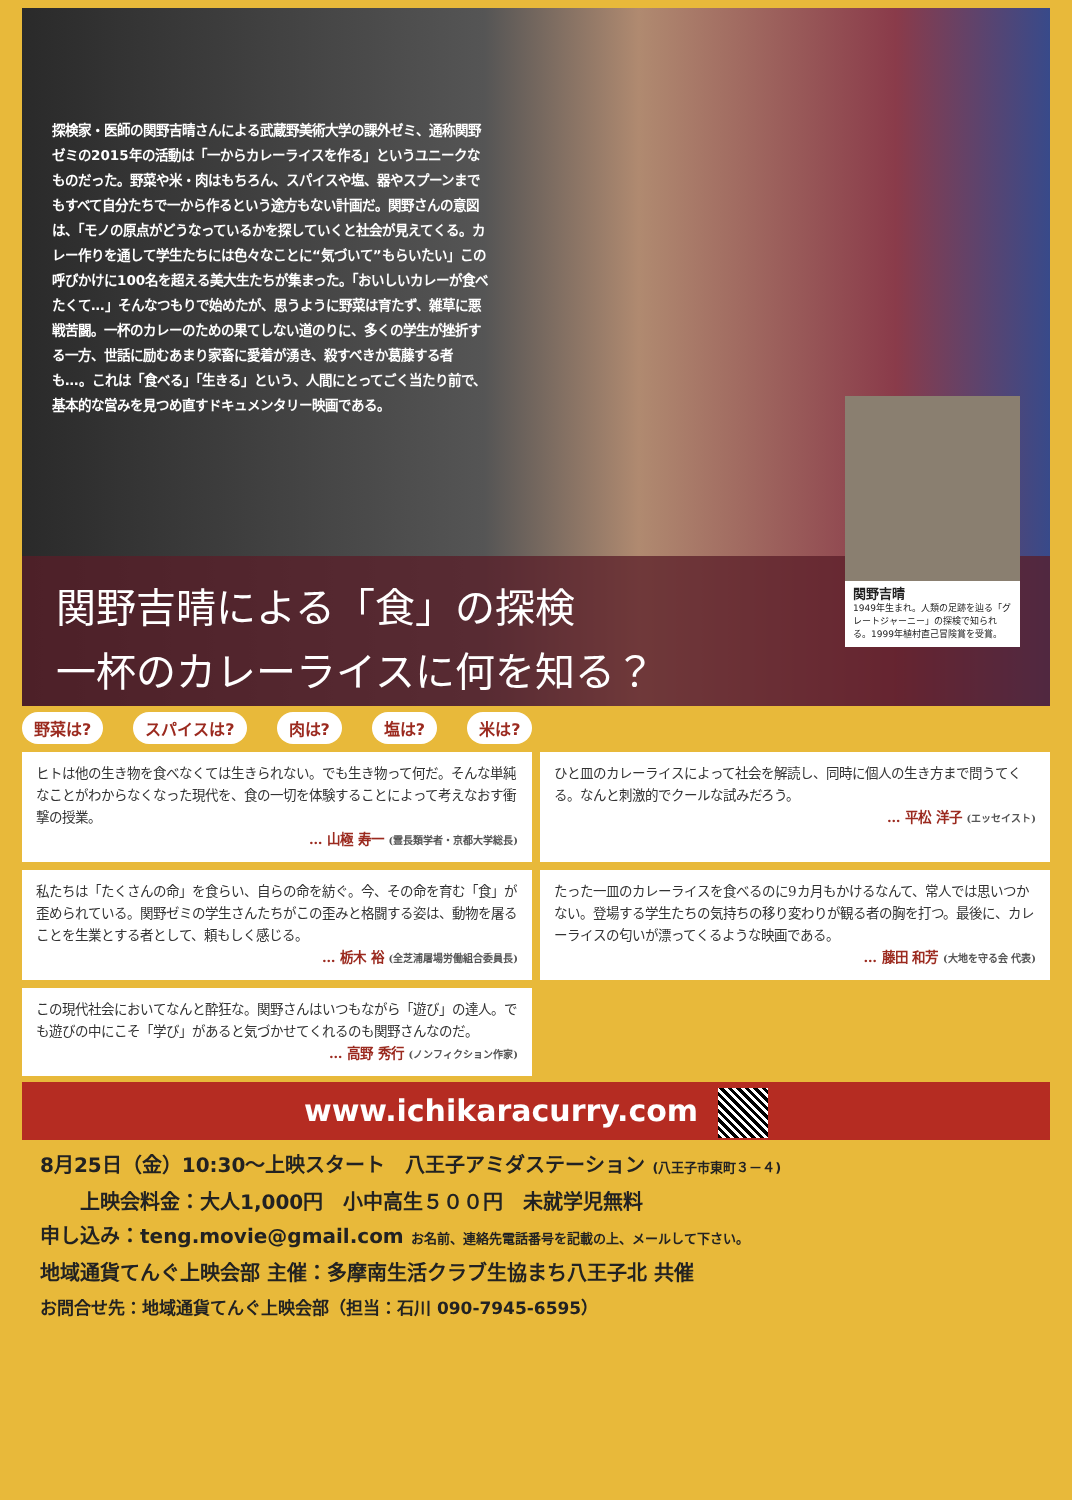探検家・医師の関野吉晴さんによる武蔵野美術大学の課外ゼミ、通称関野ゼミの2015年の活動は「一からカレーライスを作る」というユニークなものだった。野菜や米・肉はもちろん、スパイスや塩、器やスプーンまでもすべて自分たちで一から作るという途方もない計画だ。関野さんの意図は、「モノの原点がどうなっているかを探していくと社会が見えてくる。カレー作りを通して学生たちには色々なことに“気づいて”もらいたい」この呼びかけに100名を超える美大生たちが集まった。「おいしいカレーが食べたくて…」そんなつもりで始めたが、思うように野菜は育たず、雑草に悪戦苦闘。一杯のカレーのための果てしない道のりに、多くの学生が挫折する一方、世話に励むあまり家畜に愛着が湧き、殺すべきか葛藤する者も…。これは「食べる」「生きる」という、人間にとってごく当たり前で、基本的な営みを見つめ直すドキュメンタリー映画である。
関野吉晴による「食」の探検
一杯のカレーライスに何を知る？
関野吉晴
1949年生まれ。人類の足跡を辿る「グレートジャーニー」の探検で知られる。1999年植村直己冒険賞を受賞。
野菜は? スパイスは? 肉は? 塩は? 米は?
ヒトは他の生き物を食べなくては生きられない。でも生き物って何だ。そんな単純なことがわからなくなった現代を、食の一切を体験することによって考えなおす衝撃の授業。
… 山極 寿一 (霊長類学者・京都大学総長)
ひと皿のカレーライスによって社会を解読し、同時に個人の生き方まで問うてくる。なんと刺激的でクールな試みだろう。
… 平松 洋子 (エッセイスト)
私たちは「たくさんの命」を食らい、自らの命を紡ぐ。今、その命を育む「食」が歪められている。関野ゼミの学生さんたちがこの歪みと格闘する姿は、動物を屠ることを生業とする者として、頼もしく感じる。
… 栃木 裕 (全芝浦屠場労働組合委員長)
たった一皿のカレーライスを食べるのに9カ月もかけるなんて、常人では思いつかない。登場する学生たちの気持ちの移り変わりが観る者の胸を打つ。最後に、カレーライスの匂いが漂ってくるような映画である。
… 藤田 和芳 (大地を守る会 代表)
この現代社会においてなんと酔狂な。関野さんはいつもながら「遊び」の達人。でも遊びの中にこそ「学び」があると気づかせてくれるのも関野さんなのだ。
… 高野 秀行 (ノンフィクション作家)
www.ichikaracurry.com
8月25日（金）10:30～上映スタート　八王子アミダステーション (八王子市東町３－４)
　　上映会料金：大人1,000円　小中高生５００円　未就学児無料
申し込み：teng.movie@gmail.com お名前、連絡先電話番号を記載の上、メールして下さい。
地域通貨てんぐ上映会部 主催：多摩南生活クラブ生協まち八王子北 共催
お問合せ先：地域通貨てんぐ上映会部（担当：石川 090-7945-6595）